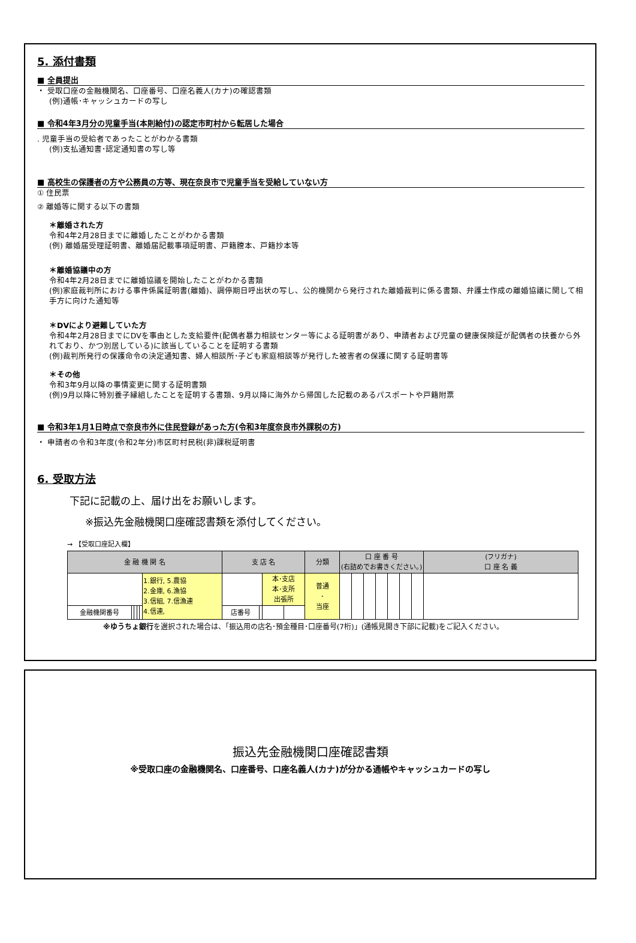5. 添付書類
■ 全員提出
・ 受取口座の金融機関名、口座番号、口座名義人(カナ)の確認書類
(例)通帳･キャッシュカードの写し
■ 令和4年3月分の児童手当(本則給付)の認定市町村から転居した場合
. 児童手当の受給者であったことがわかる書類
(例)支払通知書･認定通知書の写し等
■ 高校生の保護者の方や公務員の方等、現在奈良市で児童手当を受給していない方
① 住民票
② 離婚等に関する以下の書類
＊離婚された方
令和4年2月28日までに離婚したことがわかる書類
(例) 離婚届受理証明書、離婚届記載事項証明書、戸籍謄本、戸籍抄本等
＊離婚協議中の方
令和4年2月28日までに離婚協議を開始したことがわかる書類
(例)家庭裁判所における事件係属証明書(離婚)、調停期日呼出状の写し、公的機関から発行された離婚裁判に係る書類、弁護士作成の離婚協議に関して相手方に向けた通知等
＊DVにより避難していた方
令和4年2月28日までにDVを事由とした支給要件(配偶者暴力相談センター等による証明書があり、申請者および児童の健康保険証が配偶者の扶養から外れており、かつ別居している)に該当していることを証明する書類
(例)裁判所発行の保護命令の決定通知書、婦人相談所･子ども家庭相談等が発行した被害者の保護に関する証明書等
＊その他
令和3年9月以降の事情変更に関する証明書類
(例)9月以降に特別養子縁組したことを証明する書類、9月以降に海外から帰国した記載のあるパスポートや戸籍附票
■ 令和3年1月1日時点で奈良市外に住民登録があった方(令和3年度奈良市外課税の方)
・ 申請者の令和3年度(令和2年分)市区町村民税(非)課税証明書
6. 受取方法
下記に記載の上、届け出をお願いします。
※振込先金融機関口座確認書類を添付してください。
→ 【受取口座記入欄】
| 金 融 機 関 名 | | | | | | 支 店 名 | | | | 分類 | 口 座 番 号 (右詰めでお書きください。) | | | | | | | (フリガナ) 口 座 名 義 |
| | | | | | 1.銀行, 5.農協 2.金庫, 6.漁協 3.信組, 7.信漁連 4.信連, | | | 本･支店 本･支所 出張所 | | 普通 ･ 当座 | | | | | | | | |
| 金融機関番号 | | | | | | 店番号 | | | | | | | | | | | | |
※ゆうちょ銀行を選択された場合は、「振込用の店名･預金種目･口座番号(7桁)」(通帳見開き下部に記載)をご記入ください。
振込先金融機関口座確認書類
※受取口座の金融機関名、口座番号、口座名義人(カナ)が分かる通帳やキャッシュカードの写し